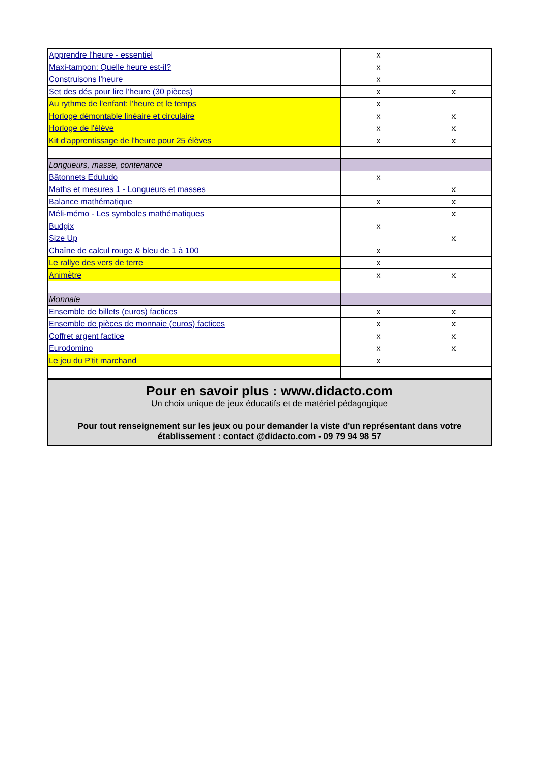| Apprendre l'heure - essentiel | x | |
| Maxi-tampon: Quelle heure est-il? | x | |
| Construisons l'heure | x | |
| Set des dés pour lire l’heure (30 pièces) | x | x |
| Au rythme de l'enfant: l'heure et le temps | x | |
| Horloge démontable linéaire et circulaire | x | x |
| Horloge de l'élève | x | x |
| Kit d'apprentissage de l'heure pour 25 élèves | x | x |
| Longueurs, masse, contenance | | |
| Bâtonnets Eduludo | x | |
| Maths et mesures 1 - Longueurs et masses | | x |
| Balance mathématique | x | x |
| Méli-mémo - Les symboles mathématiques | | x |
| Budgix | x | |
| Size Up | | x |
| Chaîne de calcul rouge & bleu de 1 à 100 | x | |
| Le rallye des vers de terre | x | |
| Animètre | x | x |
| Monnaie | | |
| Ensemble de billets (euros) factices | x | x |
| Ensemble de pièces de monnaie (euros) factices | x | x |
| Coffret argent factice | x | x |
| Eurodomino | x | x |
| Le jeu du P'tit marchand | x | |
Pour en savoir plus : www.didacto.com
Un choix unique de jeux éducatifs et de matériel pédagogique
Pour tout renseignement sur les jeux ou pour demander la viste d'un représentant dans votre établissement : contact @didacto.com - 09 79 94 98 57